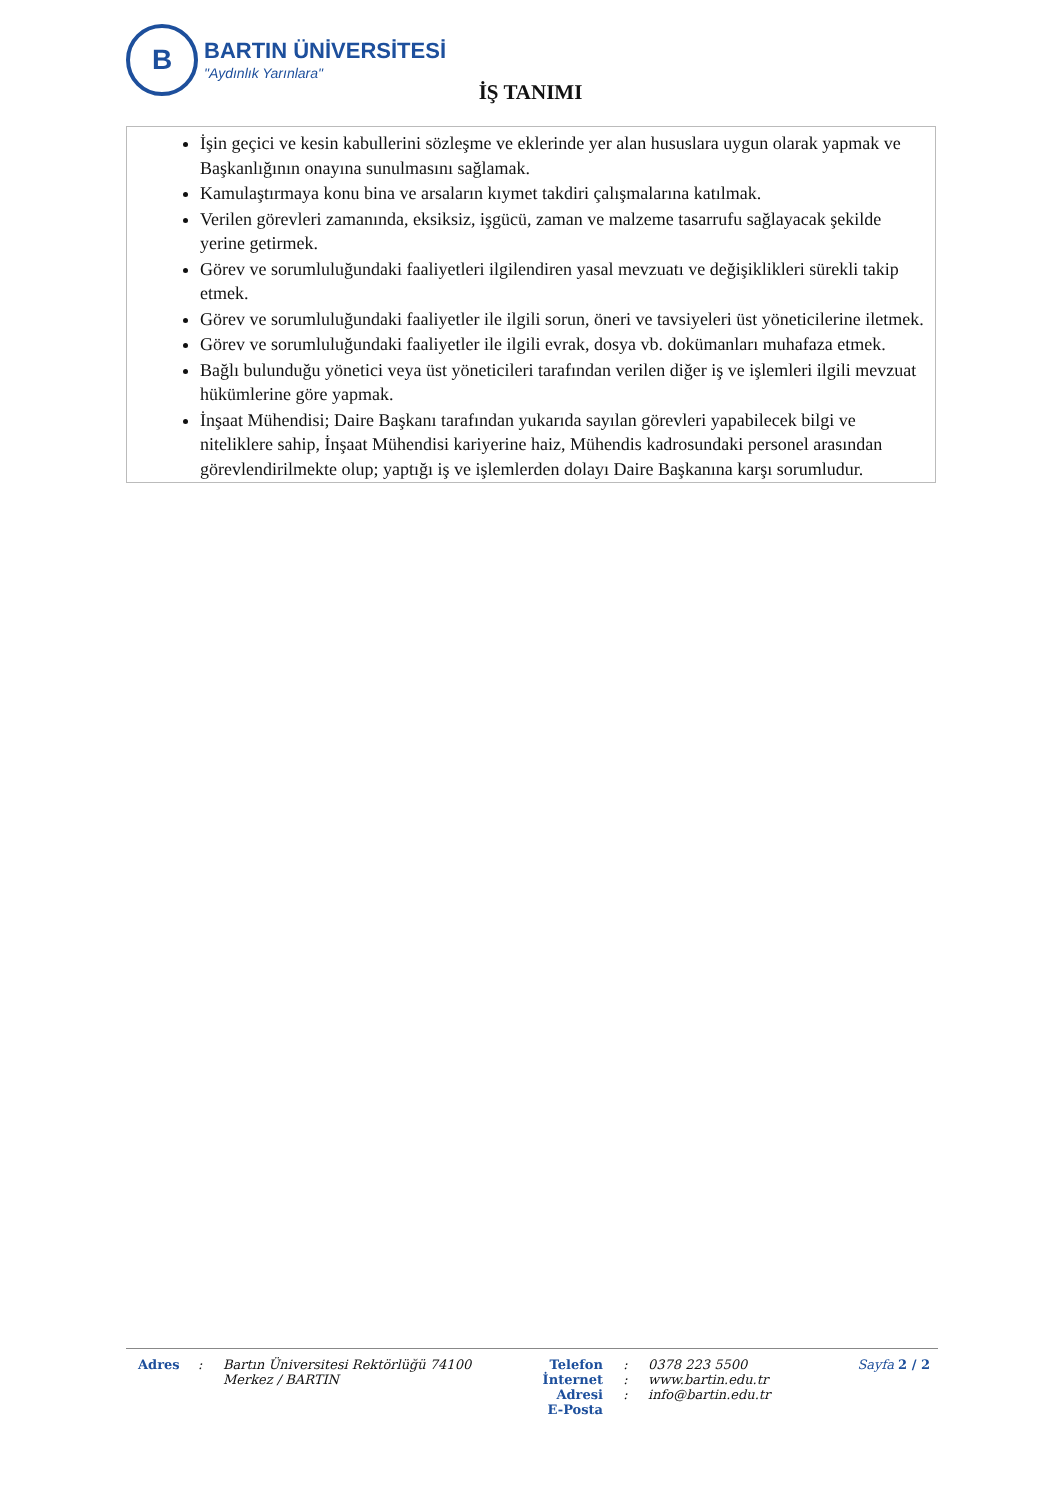B
BARTIN ÜNİVERSİTESİ
"Aydınlık Yarınlara"
İŞ TANIMI
İşin geçici ve kesin kabullerini sözleşme ve eklerinde yer alan hususlara uygun olarak yapmak ve Başkanlığının onayına sunulmasını sağlamak.
Kamulaştırmaya konu bina ve arsaların kıymet takdiri çalışmalarına katılmak.
Verilen görevleri zamanında, eksiksiz, işgücü, zaman ve malzeme tasarrufu sağlayacak şekilde yerine getirmek.
Görev ve sorumluluğundaki faaliyetleri ilgilendiren yasal mevzuatı ve değişiklikleri sürekli takip etmek.
Görev ve sorumluluğundaki faaliyetler ile ilgili sorun, öneri ve tavsiyeleri üst yöneticilerine iletmek.
Görev ve sorumluluğundaki faaliyetler ile ilgili evrak, dosya vb. dokümanları muhafaza etmek.
Bağlı bulunduğu yönetici veya üst yöneticileri tarafından verilen diğer iş ve işlemleri ilgili mevzuat hükümlerine göre yapmak.
İnşaat Mühendisi; Daire Başkanı tarafından yukarıda sayılan görevleri yapabilecek bilgi ve niteliklere sahip, İnşaat Mühendisi kariyerine haiz, Mühendis kadrosundaki personel arasından görevlendirilmekte olup; yaptığı iş ve işlemlerden dolayı Daire Başkanına karşı sorumludur.
Adres : Bartın Üniversitesi Rektörlüğü 74100
Merkez / BARTIN
Telefon
İnternet Adresi
E-Posta
:
:
:
0378 223 5500
www.bartin.edu.tr
info@bartin.edu.tr
Sayfa 2 / 2